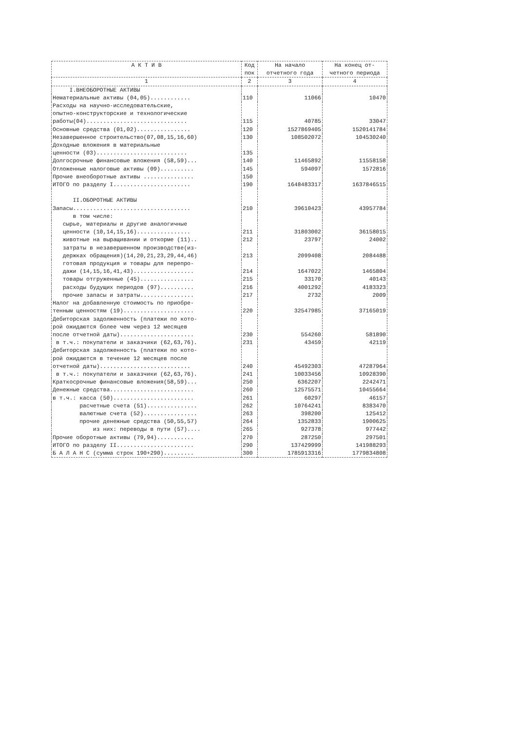| А К Т И В | Код пок | На начало отчетного года | На конец от- четного периода |
| --- | --- | --- | --- |
| 1 | 2 | 3 | 4 |
| I.ВНЕОБОРОТНЫЕ АКТИВЫ | | | |
| Нематериальные активы (04,05)............ | 110 | 11066 | 10470 |
| Расходы на научно-исследовательские, опытно-конструкторские и технологические работы(04).............................. | 115 | 40785 | 33047 |
| Основные средства (01,02)................ | 120 | 1527869405 | 1520141784 |
| Незавершенное строительство(07,08,15,16,60) | 130 | 108502072 | 104530240 |
| Доходные вложения в материальные ценности (03)........................... | 135 | | |
| Долгосрочные финансовые вложения (58,59)... | 140 | 11465892 | 11558158 |
| Отложенные налоговые активы (09).......... | 145 | 594097 | 1572816 |
| Прочие внеоборотные активы ............... | 150 | | |
| ИТОГО по разделу I....................... | 190 | 1648483317 | 1637846515 |
| II.ОБОРОТНЫЕ АКТИВЫ | | | |
| Запасы................................... | 210 | 39610423 | 43957784 |
| в том числе: | | | |
| сырье, материалы и другие аналогичные ценности (10,14,15,16)................ | 211 | 31803002 | 36158015 |
| животные на выращивании и откорме (11).. | 212 | 23797 | 24002 |
| затраты в незавершенном производстве(из- держках обращения)(14,20,21,23,29,44,46) | 213 | 2099408 | 2084488 |
| готовая продукция и товары для перепро- дажи (14,15,16,41,43).................. | 214 | 1647022 | 1465804 |
| товары отгруженные (45)................ | 215 | 33170 | 40143 |
| расходы будущих периодов (97).......... | 216 | 4001292 | 4183323 |
| прочие запасы и затраты................ | 217 | 2732 | 2009 |
| Налог на добавленную стоимость по приобре- тенным ценностям (19)..................... | 220 | 32547985 | 37165019 |
| Дебиторская задолженность (платежи по кото- рой ожидаются более чем через 12 месяцев после отчетной даты)...................... | 230 | 554260 | 581890 |
| в т.ч.: покупатели и заказчики (62,63,76). | 231 | 43459 | 42119 |
| Дебиторская задолженность (платежи по кото- рой ожидаются в течение 12 месяцев после отчетной даты)........................... | 240 | 45492303 | 47287964 |
| в т.ч.: покупатели и заказчики (62,63,76). | 241 | 10033456 | 10928390 |
| Краткосрочные финансовые вложения(58,59)... | 250 | 6362207 | 2242471 |
| Денежные средства......................... | 260 | 12575571 | 10455664 |
| в т.ч.: касса (50)........................ | 261 | 60297 | 46157 |
| расчетные счета (51)............... | 262 | 10764241 | 8383470 |
| валютные счета (52)................ | 263 | 398200 | 125412 |
| прочие денежные средства (50,55,57) | 264 | 1352833 | 1900625 |
| из них: переводы в пути (57).... | 265 | 927378 | 977442 |
| Прочие оборотные активы (79,94)........... | 270 | 287250 | 297501 |
| ИТОГО по разделу II....................... | 290 | 137429999 | 141988293 |
| Б А Л А Н С (сумма строк 190+290)......... | 300 | 1785913316 | 1779834808 |